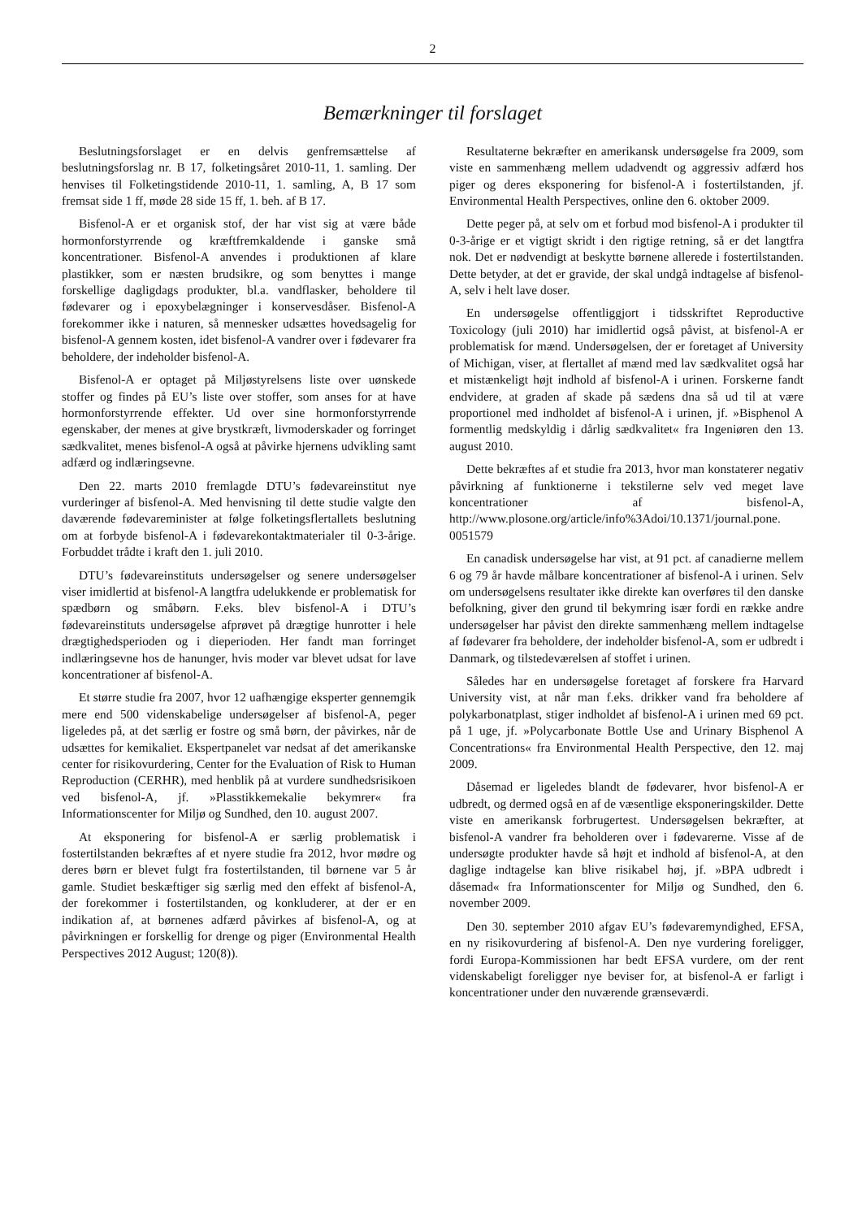2
Bemærkninger til forslaget
Beslutningsforslaget er en delvis genfremsættelse af beslutningsforslag nr. B 17, folketingsåret 2010-11, 1. samling. Der henvises til Folketingstidende 2010-11, 1. samling, A, B 17 som fremsat side 1 ff, møde 28 side 15 ff, 1. beh. af B 17.
Bisfenol-A er et organisk stof, der har vist sig at være både hormonforstyrrende og kræftfremkaldende i ganske små koncentrationer. Bisfenol-A anvendes i produktionen af klare plastikker, som er næsten brudsikre, og som benyttes i mange forskellige dagligdags produkter, bl.a. vandflasker, beholdere til fødevarer og i epoxybelægninger i konservesdåser. Bisfenol-A forekommer ikke i naturen, så mennesker udsættes hovedsagelig for bisfenol-A gennem kosten, idet bisfenol-A vandrer over i fødevarer fra beholdere, der indeholder bisfenol-A.
Bisfenol-A er optaget på Miljøstyrelsens liste over uønskede stoffer og findes på EU’s liste over stoffer, som anses for at have hormonforstyrrende effekter. Ud over sine hormonforstyrrende egenskaber, der menes at give brystkræft, livmoderskader og forringet sædkvalitet, menes bisfenol-A også at påvirke hjernens udvikling samt adfærd og indlæringsevne.
Den 22. marts 2010 fremlagde DTU’s fødevareinstitut nye vurderinger af bisfenol-A. Med henvisning til dette studie valgte den daværende fødevareminister at følge folketingsflertallets beslutning om at forbyde bisfenol-A i fødevarekontaktmaterialer til 0-3-årige. Forbuddet trådte i kraft den 1. juli 2010.
DTU’s fødevareinstituts undersøgelser og senere undersøgelser viser imidlertid at bisfenol-A langtfra udelukkende er problematisk for spædbørn og småbørn. F.eks. blev bisfenol-A i DTU’s fødevareinstituts undersøgelse afprøvet på drægtige hunrotter i hele drægtighedsperioden og i dieperioden. Her fandt man forringet indlæringsevne hos de hanunger, hvis moder var blevet udsat for lave koncentrationer af bisfenol-A.
Et større studie fra 2007, hvor 12 uafhængige eksperter gennemgik mere end 500 videnskabelige undersøgelser af bisfenol-A, peger ligeledes på, at det særlig er fostre og små børn, der påvirkes, når de udsættes for kemikaliet. Ekspertpanelet var nedsat af det amerikanske center for risikovurdering, Center for the Evaluation of Risk to Human Reproduction (CERHR), med henblik på at vurdere sundhedsrisikoen ved bisfenol-A, jf. »Plasstikkemekalie bekymrer« fra Informationscenter for Miljø og Sundhed, den 10. august 2007.
At eksponering for bisfenol-A er særlig problematisk i fostertilstanden bekræftes af et nyere studie fra 2012, hvor mødre og deres børn er blevet fulgt fra fostertilstanden, til børnene var 5 år gamle. Studiet beskæftiger sig særlig med den effekt af bisfenol-A, der forekommer i fostertilstanden, og konkluderer, at der er en indikation af, at børnenes adfærd påvirkes af bisfenol-A, og at påvirkningen er forskellig for drenge og piger (Environmental Health Perspectives 2012 August; 120(8)).
Resultaterne bekræfter en amerikansk undersøgelse fra 2009, som viste en sammenhæng mellem udadvendt og aggressiv adfærd hos piger og deres eksponering for bisfenol-A i fostertilstanden, jf. Environmental Health Perspectives, online den 6. oktober 2009.
Dette peger på, at selv om et forbud mod bisfenol-A i produkter til 0-3-årige er et vigtigt skridt i den rigtige retning, så er det langtfra nok. Det er nødvendigt at beskytte børnene allerede i fostertilstanden. Dette betyder, at det er gravide, der skal undgå indtagelse af bisfenol-A, selv i helt lave doser.
En undersøgelse offentliggjort i tidsskriftet Reproductive Toxicology (juli 2010) har imidlertid også påvist, at bisfenol-A er problematisk for mænd. Undersøgelsen, der er foretaget af University of Michigan, viser, at flertallet af mænd med lav sædkvalitet også har et mistænkeligt højt indhold af bisfenol-A i urinen. Forskerne fandt endvidere, at graden af skade på sædens dna så ud til at være proportionel med indholdet af bisfenol-A i urinen, jf. »Bisphenol A formentlig medskyldig i dårlig sædkvalitet« fra Ingeniøren den 13. august 2010.
Dette bekræftes af et studie fra 2013, hvor man konstaterer negativ påvirkning af funktionerne i tekstilerne selv ved meget lave koncentrationer af bisfenol-A, http://www.plosone.org/article/info%3Adoi/10.1371/journal.pone. 0051579
En canadisk undersøgelse har vist, at 91 pct. af canadierne mellem 6 og 79 år havde målbare koncentrationer af bisfenol-A i urinen. Selv om undersøgelsens resultater ikke direkte kan overføres til den danske befolkning, giver den grund til bekymring især fordi en række andre undersøgelser har påvist den direkte sammenhæng mellem indtagelse af fødevarer fra beholdere, der indeholder bisfenol-A, som er udbredt i Danmark, og tilstedeværelsen af stoffet i urinen.
Således har en undersøgelse foretaget af forskere fra Harvard University vist, at når man f.eks. drikker vand fra beholdere af polykarbonatplast, stiger indholdet af bisfenol-A i urinen med 69 pct. på 1 uge, jf. »Polycarbonate Bottle Use and Urinary Bisphenol A Concentrations« fra Environmental Health Perspective, den 12. maj 2009.
Dåsemad er ligeledes blandt de fødevarer, hvor bisfenol-A er udbredt, og dermed også en af de væsentlige eksponeringskilder. Dette viste en amerikansk forbrugertest. Undersøgelsen bekræfter, at bisfenol-A vandrer fra beholderen over i fødevarerne. Visse af de undersøgte produkter havde så højt et indhold af bisfenol-A, at den daglige indtagelse kan blive risikabel høj, jf. »BPA udbredt i dåsemad« fra Informationscenter for Miljø og Sundhed, den 6. november 2009.
Den 30. september 2010 afgav EU’s fødevaremyndighed, EFSA, en ny risikovurdering af bisfenol-A. Den nye vurdering foreligger, fordi Europa-Kommissionen har bedt EFSA vurdere, om der rent videnskabeligt foreligger nye beviser for, at bisfenol-A er farligt i koncentrationer under den nuværende grænseværdi.